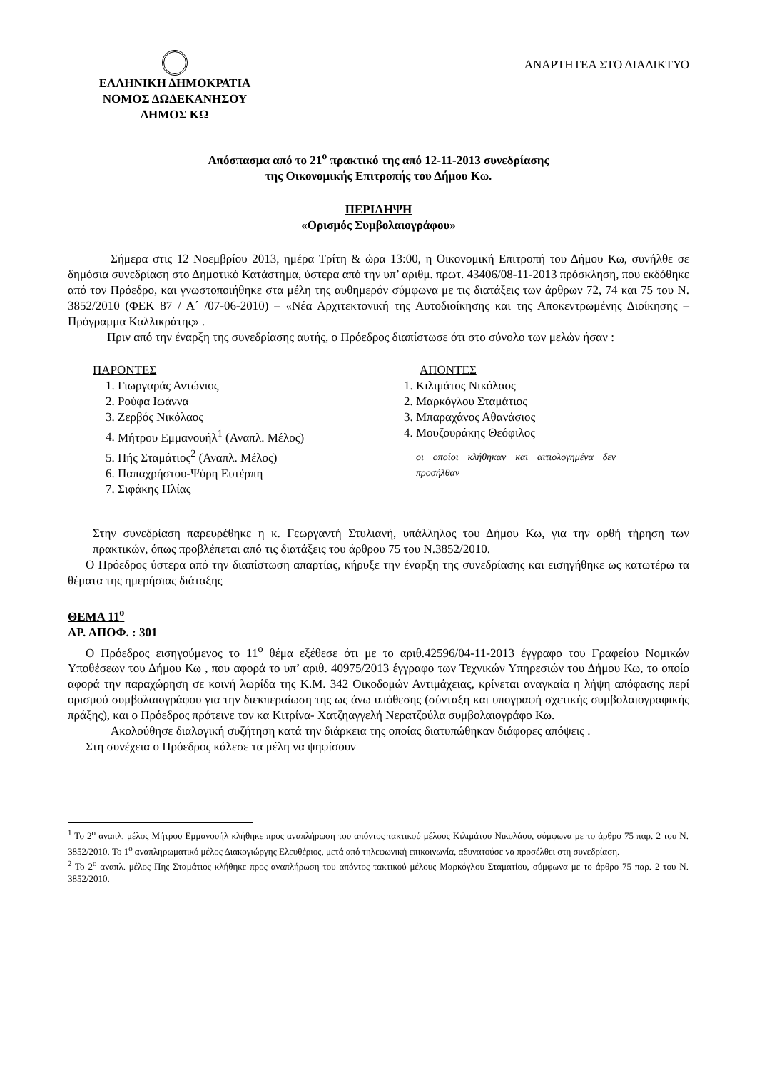ΕΛΛΗΝΙΚΗ ΔΗΜΟΚΡΑΤΙΑ
ΝΟΜΟΣ ΔΩΔΕΚΑΝΗΣΟΥ
ΔΗΜΟΣ ΚΩ
ΑΝΑΡΤΗΤΕΑ ΣΤΟ ΔΙΑΔΙΚΤΥΟ
Απόσπασμα από το 21<sup>ο</sup> πρακτικό της από 12-11-2013 συνεδρίασης
της Οικονομικής Επιτροπής του Δήμου Κω.
ΠΕΡΙΛΗΨΗ
«Ορισμός Συμβολαιογράφου»
Σήμερα στις 12 Νοεμβρίου 2013, ημέρα Τρίτη & ώρα 13:00, η Οικονομική Επιτροπή του Δήμου Κω, συνήλθε σε δημόσια συνεδρίαση στο Δημοτικό Κατάστημα, ύστερα από την υπ’ αριθμ. πρωτ. 43406/08-11-2013 πρόσκληση, που εκδόθηκε από τον Πρόεδρο, και γνωστοποιήθηκε στα μέλη της αυθημερόν σύμφωνα με τις διατάξεις των άρθρων 72, 74 και 75 του Ν. 3852/2010 (ΦΕΚ 87 / Α΄ /07-06-2010) – «Νέα Αρχιτεκτονική της Αυτοδιοίκησης και της Αποκεντρωμένης Διοίκησης – Πρόγραμμα Καλλικράτης» .
Πριν από την έναρξη της συνεδρίασης αυτής, ο Πρόεδρος διαπίστωσε ότι στο σύνολο των μελών ήσαν :
ΠΑΡΟΝΤΕΣ
1. Γιωργαράς Αντώνιος
2. Ρούφα Ιωάννα
3. Ζερβός Νικόλαος
4. Μήτρου Εμμανουήλ<sup>1</sup> (Αναπλ. Μέλος)
5. Πής Σταμάτιος<sup>2</sup> (Αναπλ. Μέλος)
6. Παπαχρήστου-Ψύρη Ευτέρπη
7. Σιφάκης Ηλίας
ΑΠΟΝΤΕΣ
1. Κιλιμάτος Νικόλαος
2. Μαρκόγλου Σταμάτιος
3. Μπαραχάνος Αθανάσιος
4. Μουζουράκης Θεόφιλος
οι οποίοι κλήθηκαν και αιτιολογημένα δεν προσήλθαν
Στην συνεδρίαση παρευρέθηκε η κ. Γεωργαντή Στυλιανή, υπάλληλος του Δήμου Κω, για την ορθή τήρηση των πρακτικών, όπως προβλέπεται από τις διατάξεις του άρθρου 75 του Ν.3852/2010.
Ο Πρόεδρος ύστερα από την διαπίστωση απαρτίας, κήρυξε την έναρξη της συνεδρίασης και εισηγήθηκε ως κατωτέρω τα θέματα της ημερήσιας διάταξης
ΘΕΜΑ 11<sup>ο</sup>
ΑΡ. ΑΠΟΦ. : 301
Ο Πρόεδρος εισηγούμενος το 11<sup>ο</sup> θέμα εξέθεσε ότι με το αριθ.42596/04-11-2013 έγγραφο του Γραφείου Νομικών Υποθέσεων του Δήμου Κω , που αφορά το υπ’ αριθ. 40975/2013 έγγραφο των Τεχνικών Υπηρεσιών του Δήμου Κω, το οποίο αφορά την παραχώρηση σε κοινή λωρίδα της Κ.Μ. 342 Οικοδομών Αντιμάχειας, κρίνεται αναγκαία η λήψη απόφασης περί ορισμού συμβολαιογράφου για την διεκπεραίωση της ως άνω υπόθεσης (σύνταξη και υπογραφή σχετικής συμβολαιογραφικής πράξης), και ο Πρόεδρος πρότεινε τον κα Κιτρίνα- Χατζηαγγελή Νερατζούλα συμβολαιογράφο Κω.
Ακολούθησε διαλογική συζήτηση κατά την διάρκεια της οποίας διατυπώθηκαν διάφορες απόψεις .
Στη συνέχεια ο Πρόεδρος κάλεσε τα μέλη να ψηφίσουν
<sup>1</sup> Το 2<sup>ο</sup> αναπλ. μέλος Μήτρου Εμμανουήλ κλήθηκε προς αναπλήρωση του απόντος τακτικού μέλους Κιλιμάτου Νικολάου, σύμφωνα με το άρθρο 75 παρ. 2 του Ν. 3852/2010. Το 1<sup>ο</sup> αναπληρωματικό μέλος Διακογιώργης Ελευθέριος, μετά από τηλεφωνική επικοινωνία, αδυνατούσε να προσέλθει στη συνεδρίαση.
<sup>2</sup> Το 2<sup>ο</sup> αναπλ. μέλος Πης Σταμάτιος κλήθηκε προς αναπλήρωση του απόντος τακτικού μέλους Μαρκόγλου Σταματίου, σύμφωνα με το άρθρο 75 παρ. 2 του Ν. 3852/2010.